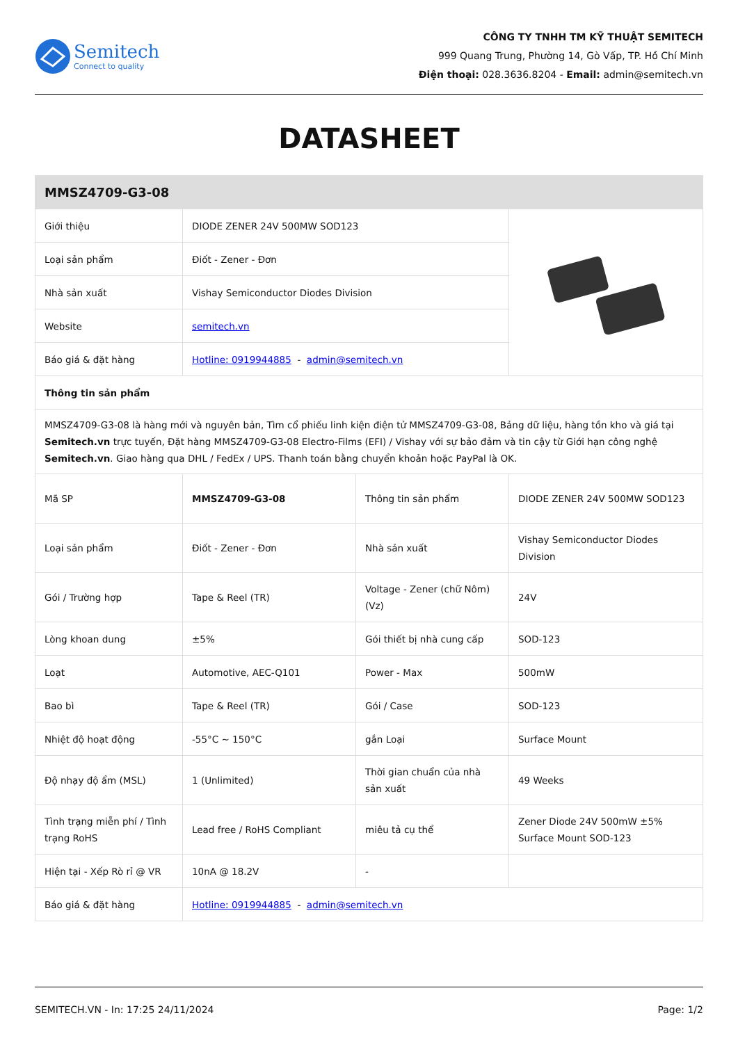Semitech
Connect to quality
CÔNG TY TNHH TM KỸ THUẬT SEMITECH
999 Quang Trung, Phường 14, Gò Vấp, TP. Hồ Chí Minh
Điện thoại: 028.3636.8204 - Email: admin@semitech.vn
DATASHEET
| MMSZ4709-G3-08 | | | |
| Giới thiệu | DIODE ZENER 24V 500MW SOD123 | | |
| Loại sản phẩm | Điốt - Zener - Đơn | | |
| Nhà sản xuất | Vishay Semiconductor Diodes Division | | |
| Website | semitech.vn | | |
| Báo giá & đặt hàng | Hotline: 0919944885 - admin@semitech.vn | | |
| Thông tin sản phẩm | | | |
| MMSZ4709-G3-08 là hàng mới và nguyên bản, Tìm cổ phiếu linh kiện điện tử MMSZ4709-G3-08, Bảng dữ liệu, hàng tồn kho và giá tại Semitech.vn trực tuyến, Đặt hàng MMSZ4709-G3-08 Electro-Films (EFI) / Vishay với sự bảo đảm và tin cậy từ Giới hạn công nghệ Semitech.vn . Giao hàng qua DHL / FedEx / UPS. Thanh toán bằng chuyển khoản hoặc PayPal là OK. | | | |
| Mã SP | MMSZ4709-G3-08 | Thông tin sản phẩm | DIODE ZENER 24V 500MW SOD123 |
| Loại sản phẩm | Điốt - Zener - Đơn | Nhà sản xuất | Vishay Semiconductor Diodes Division |
| Gói / Trường hợp | Tape & Reel (TR) | Voltage - Zener (chữ Nôm) (Vz) | 24V |
| Lòng khoan dung | ±5% | Gói thiết bị nhà cung cấp | SOD-123 |
| Loạt | Automotive, AEC-Q101 | Power - Max | 500mW |
| Bao bì | Tape & Reel (TR) | Gói / Case | SOD-123 |
| Nhiệt độ hoạt động | -55°C ~ 150°C | gắn Loại | Surface Mount |
| Độ nhạy độ ẩm (MSL) | 1 (Unlimited) | Thời gian chuẩn của nhà sản xuất | 49 Weeks |
| Tình trạng miễn phí / Tình trạng RoHS | Lead free / RoHS Compliant | miêu tả cụ thể | Zener Diode 24V 500mW ±5% Surface Mount SOD-123 |
| Hiện tại - Xếp Rò rỉ @ VR | 10nA @ 18.2V | - | |
| Báo giá & đặt hàng | Hotline: 0919944885 - admin@semitech.vn | | |
SEMITECH.VN - In: 17:25 24/11/2024 Page: 1/2